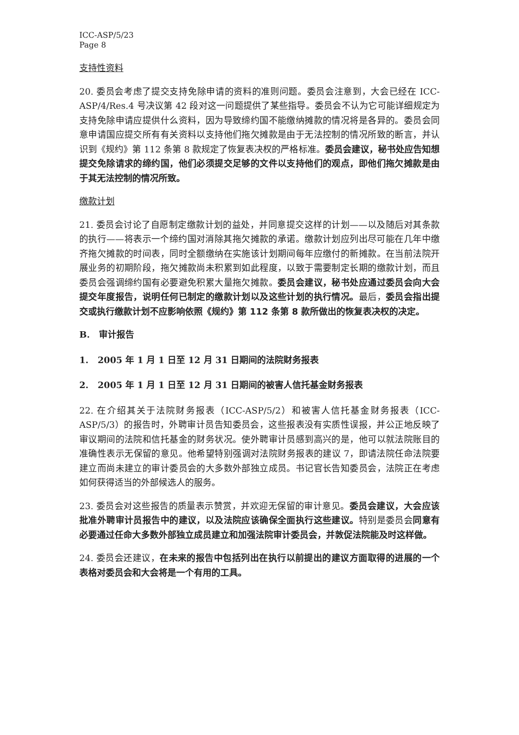ICC-ASP/5/23
Page 8
支持性资料
20. 委员会考虑了提交支持免除申请的资料的准则问题。委员会注意到，大会已经在 ICC-ASP/4/Res.4 号决议第 42 段对这一问题提供了某些指导。委员会不认为它可能详细规定为支持免除申请应提供什么资料，因为导致缔约国不能缴纳摊款的情况将是各异的。委员会同意申请国应提交所有有关资料以支持他们拖欠摊款是由于无法控制的情况所致的断言，并认识到《规约》第 112 条第 8 款规定了恢复表决权的严格标准。委员会建议，秘书处应告知想提交免除请求的缔约国，他们必须提交足够的文件以支持他们的观点，即他们拖欠摊款是由于其无法控制的情况所致。
缴款计划
21. 委员会讨论了自愿制定缴款计划的益处，并同意提交这样的计划——以及随后对其条款的执行——将表示一个缔约国对消除其拖欠摊款的承诺。缴款计划应列出尽可能在几年中缴齐拖欠摊款的时间表，同时全额缴纳在实施该计划期间每年应缴付的新摊款。在当前法院开展业务的初期阶段，拖欠摊款尚未积累到如此程度，以致于需要制定长期的缴款计划，而且委员会强调缔约国有必要避免积累大量拖欠摊款。委员会建议，秘书处应通过委员会向大会提交年度报告，说明任何已制定的缴款计划以及这些计划的执行情况。最后，委员会指出提交或执行缴款计划不应影响依照《规约》第 112 条第 8 款所做出的恢复表决权的决定。
B. 审计报告
1. 2005 年 1 月 1 日至 12 月 31 日期间的法院财务报表
2. 2005 年 1 月 1 日至 12 月 31 日期间的被害人信托基金财务报表
22. 在介绍其关于法院财务报表（ICC-ASP/5/2）和被害人信托基金财务报表（ICC-ASP/5/3）的报告时，外聘审计员告知委员会，这些报表没有实质性误报，并公正地反映了审议期间的法院和信托基金的财务状况。使外聘审计员感到高兴的是，他可以就法院账目的准确性表示无保留的意见。他希望特别强调对法院财务报表的建议 7，即请法院任命法院要建立而尚未建立的审计委员会的大多数外部独立成员。书记官长告知委员会，法院正在考虑如何获得适当的外部候选人的服务。
23. 委员会对这些报告的质量表示赞赏，并欢迎无保留的审计意见。委员会建议，大会应该批准外聘审计员报告中的建议，以及法院应该确保全面执行这些建议。特别是委员会同意有必要通过任命大多数外部独立成员建立和加强法院审计委员会，并敦促法院能及时这样做。
24. 委员会还建议，在未来的报告中包括列出在执行以前提出的建议方面取得的进展的一个表格对委员会和大会将是一个有用的工具。